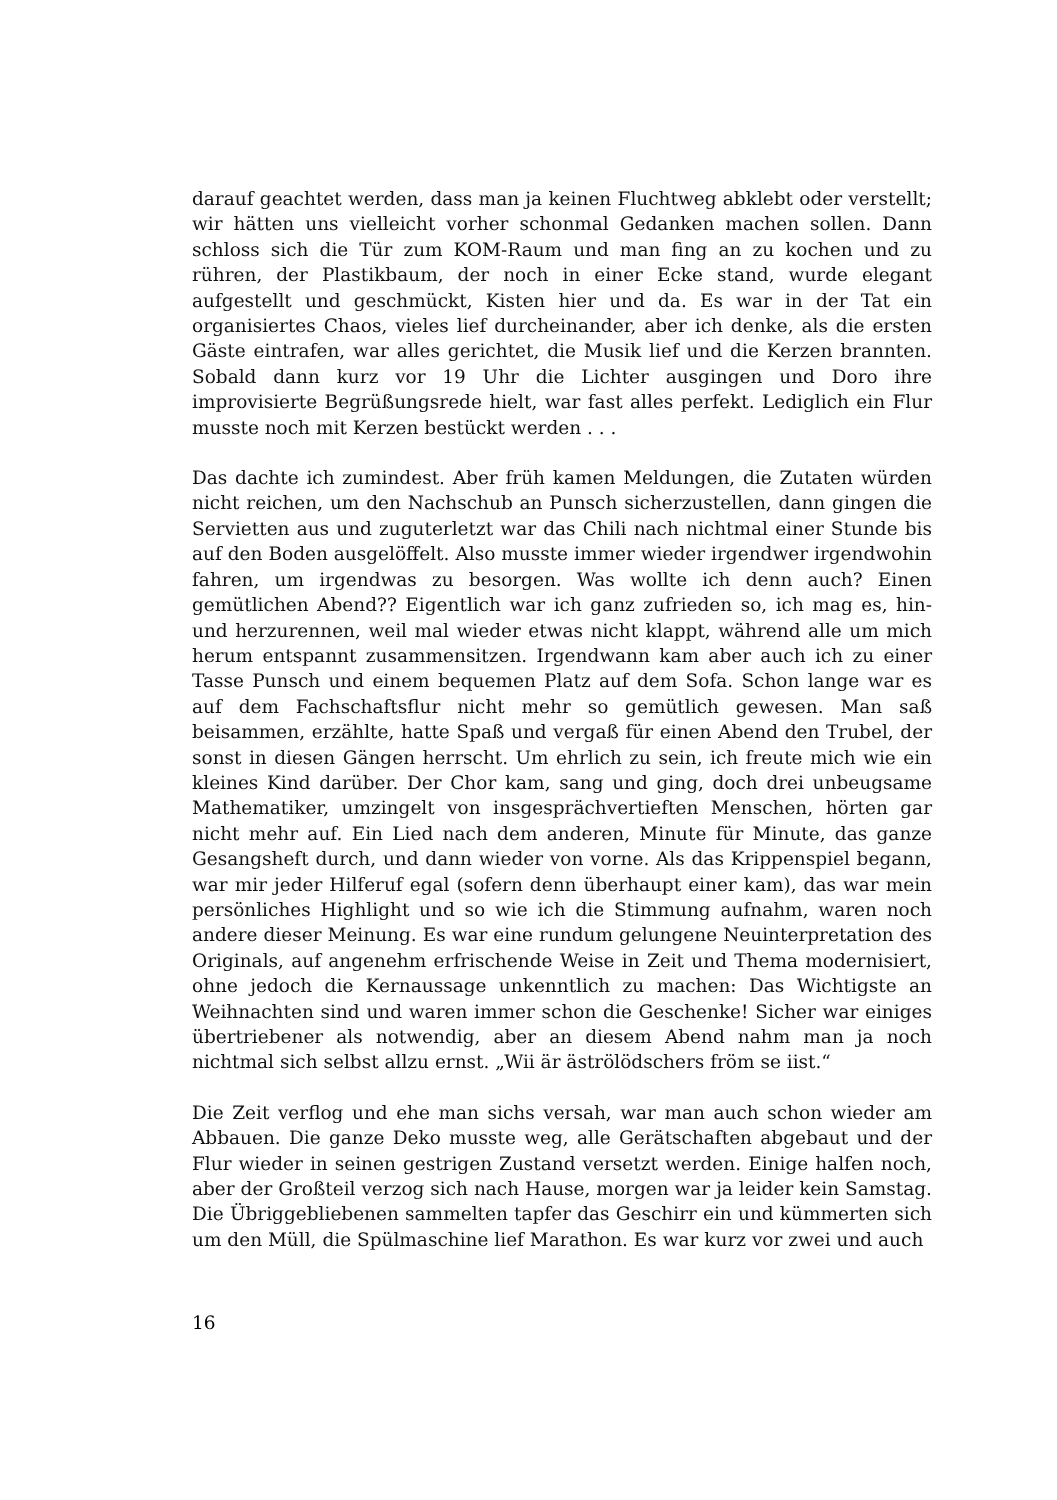darauf geachtet werden, dass man ja keinen Fluchtweg abklebt oder verstellt; wir hätten uns vielleicht vorher schonmal Gedanken machen sollen. Dann schloss sich die Tür zum KOM-Raum und man fing an zu kochen und zu rühren, der Plastikbaum, der noch in einer Ecke stand, wurde elegant aufgestellt und geschmückt, Kisten hier und da. Es war in der Tat ein organisiertes Chaos, vieles lief durcheinander, aber ich denke, als die ersten Gäste eintrafen, war alles gerichtet, die Musik lief und die Kerzen brannten. Sobald dann kurz vor 19 Uhr die Lichter ausgingen und Doro ihre improvisierte Begrüßungsrede hielt, war fast alles perfekt. Lediglich ein Flur musste noch mit Kerzen bestückt werden . . .
Das dachte ich zumindest. Aber früh kamen Meldungen, die Zutaten würden nicht reichen, um den Nachschub an Punsch sicherzustellen, dann gingen die Servietten aus und zuguterletzt war das Chili nach nichtmal einer Stunde bis auf den Boden ausgelöffelt. Also musste immer wieder irgendwer irgendwohin fahren, um irgendwas zu besorgen. Was wollte ich denn auch? Einen gemütlichen Abend?? Eigentlich war ich ganz zufrieden so, ich mag es, hin- und herzurennen, weil mal wieder etwas nicht klappt, während alle um mich herum entspannt zusammensitzen. Irgendwann kam aber auch ich zu einer Tasse Punsch und einem bequemen Platz auf dem Sofa. Schon lange war es auf dem Fachschaftsflur nicht mehr so gemütlich gewesen. Man saß beisammen, erzählte, hatte Spaß und vergaß für einen Abend den Trubel, der sonst in diesen Gängen herrscht. Um ehrlich zu sein, ich freute mich wie ein kleines Kind darüber. Der Chor kam, sang und ging, doch drei unbeugsame Mathematiker, umzingelt von insgesprächvertieften Menschen, hörten gar nicht mehr auf. Ein Lied nach dem anderen, Minute für Minute, das ganze Gesangsheft durch, und dann wieder von vorne. Als das Krippenspiel begann, war mir jeder Hilferuf egal (sofern denn überhaupt einer kam), das war mein persönliches Highlight und so wie ich die Stimmung aufnahm, waren noch andere dieser Meinung. Es war eine rundum gelungene Neuinterpretation des Originals, auf angenehm erfrischende Weise in Zeit und Thema modernisiert, ohne jedoch die Kernaussage unkenntlich zu machen: Das Wichtigste an Weihnachten sind und waren immer schon die Geschenke! Sicher war einiges übertriebener als notwendig, aber an diesem Abend nahm man ja noch nichtmal sich selbst allzu ernst. „Wii är äströlödschers fröm se iist.“
Die Zeit verflog und ehe man sichs versah, war man auch schon wieder am Abbauen. Die ganze Deko musste weg, alle Gerätschaften abgebaut und der Flur wieder in seinen gestrigen Zustand versetzt werden. Einige halfen noch, aber der Großteil verzog sich nach Hause, morgen war ja leider kein Samstag. Die Übriggebliebenen sammelten tapfer das Geschirr ein und kümmerten sich um den Müll, die Spülmaschine lief Marathon. Es war kurz vor zwei und auch
16